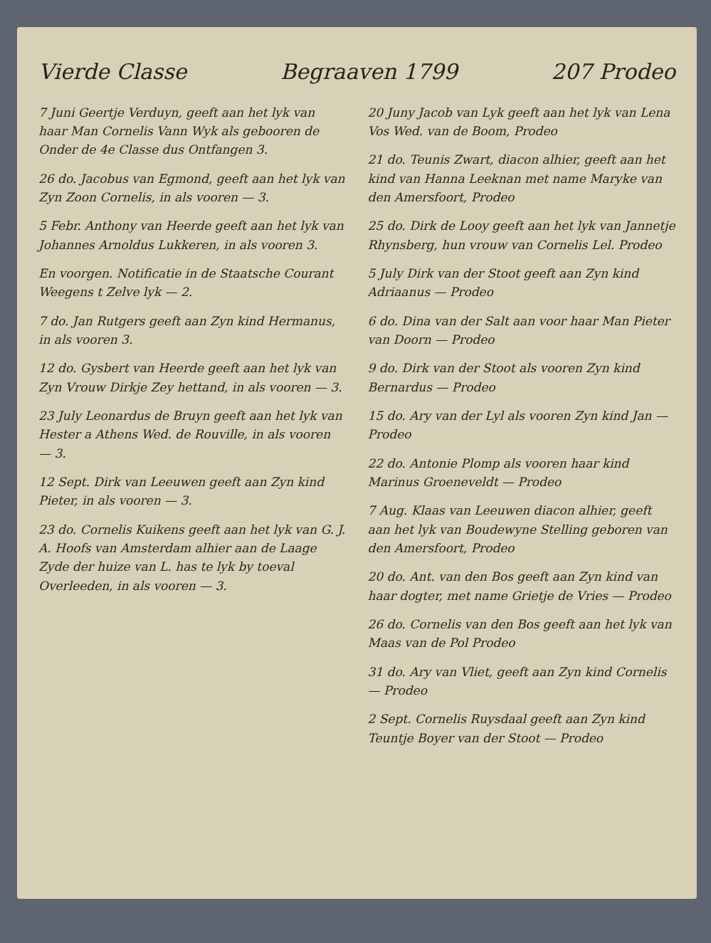Vierde Classe Begraaven 1799 207 Prodeo
7 Juni Geertje Verduyn, geeft aan het lyk van haar Man Cornelis Vann Wyk als gebooren de Onder de 4e Classe dus Ontfangen 3.
26 do. Jacobus van Egmond, geeft aan het lyk van Zyn Zoon Cornelis, in als vooren — 3.
5 Febr. Anthony van Heerde geeft aan het lyk van Johannes Arnoldus Lukkeren, in als vooren 3.
En voorgen. Notificatie in de Staatsche Courant Weegens t Zelve lyk — 2.
7 do. Jan Rutgers geeft aan Zyn kind Hermanus, in als vooren 3.
12 do. Gysbert van Heerde geeft aan het lyk van Zyn Vrouw Dirkje Zey hettand, in als vooren — 3.
23 July Leonardus de Bruyn geeft aan het lyk van Hester a Athens Wed. de Rouville, in als vooren — 3.
12 Sept. Dirk van Leeuwen geeft aan Zyn kind Pieter, in als vooren — 3.
23 do. Cornelis Kuikens geeft aan het lyk van G. J. A. Hoofs van Amsterdam alhier aan de Laage Zyde der huize van L. has te lyk by toeval Overleeden, in als vooren — 3.
20 Juny Jacob van Lyk geeft aan het lyk van Lena Vos Wed. van de Boom, Prodeo
21 do. Teunis Zwart, diacon alhier, geeft aan het kind van Hanna Leeknan met name Maryke van den Amersfoort, Prodeo
25 do. Dirk de Looy geeft aan het lyk van Jannetje Rhynsberg, hun vrouw van Cornelis Lel. Prodeo
5 July Dirk van der Stoot geeft aan Zyn kind Adriaanus — Prodeo
6 do. Dina van der Salt aan voor haar Man Pieter van Doorn — Prodeo
9 do. Dirk van der Stoot als vooren Zyn kind Bernardus — Prodeo
15 do. Ary van der Lyl als vooren Zyn kind Jan — Prodeo
22 do. Antonie Plomp als vooren haar kind Marinus Groeneveldt — Prodeo
7 Aug. Klaas van Leeuwen diacon alhier, geeft aan het lyk van Boudewyne Stelling geboren van den Amersfoort, Prodeo
20 do. Ant. van den Bos geeft aan Zyn kind van haar dogter, met name Grietje de Vries — Prodeo
26 do. Cornelis van den Bos geeft aan het lyk van Maas van de Pol Prodeo
31 do. Ary van Vliet, geeft aan Zyn kind Cornelis — Prodeo
2 Sept. Cornelis Ruysdaal geeft aan Zyn kind Teuntje Boyer van der Stoot — Prodeo